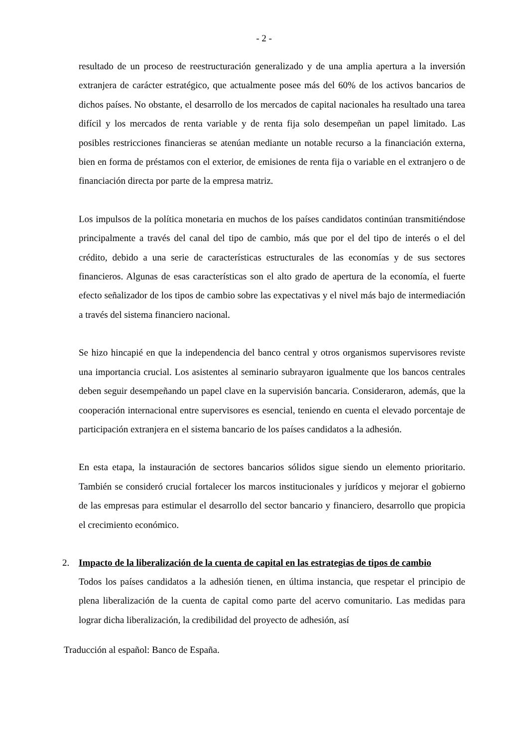- 2 -
resultado de un proceso de reestructuración generalizado y de una amplia apertura a la inversión extranjera de carácter estratégico, que actualmente posee más del 60% de los activos bancarios de dichos países. No obstante, el desarrollo de los mercados de capital nacionales ha resultado una tarea difícil y los mercados de renta variable y de renta fija solo desempeñan un papel limitado. Las posibles restricciones financieras se atenúan mediante un notable recurso a la financiación externa, bien en forma de préstamos con el exterior, de emisiones de renta fija o variable en el extranjero o de financiación directa por parte de la empresa matriz.
Los impulsos de la política monetaria en muchos de los países candidatos continúan transmitiéndose principalmente a través del canal del tipo de cambio, más que por el del tipo de interés o el del crédito, debido a una serie de características estructurales de las economías y de sus sectores financieros. Algunas de esas características son el alto grado de apertura de la economía, el fuerte efecto señalizador de los tipos de cambio sobre las expectativas y el nivel más bajo de intermediación a través del sistema financiero nacional.
Se hizo hincapié en que la independencia del banco central y otros organismos supervisores reviste una importancia crucial. Los asistentes al seminario subrayaron igualmente que los bancos centrales deben seguir desempeñando un papel clave en la supervisión bancaria. Consideraron, además, que la cooperación internacional entre supervisores es esencial, teniendo en cuenta el elevado porcentaje de participación extranjera en el sistema bancario de los países candidatos a la adhesión.
En esta etapa, la instauración de sectores bancarios sólidos sigue siendo un elemento prioritario. También se consideró crucial fortalecer los marcos institucionales y jurídicos y mejorar el gobierno de las empresas para estimular el desarrollo del sector bancario y financiero, desarrollo que propicia el crecimiento económico.
2. Impacto de la liberalización de la cuenta de capital en las estrategias de tipos de cambio
Todos los países candidatos a la adhesión tienen, en última instancia, que respetar el principio de plena liberalización de la cuenta de capital como parte del acervo comunitario. Las medidas para lograr dicha liberalización, la credibilidad del proyecto de adhesión, así
Traducción al español: Banco de España.